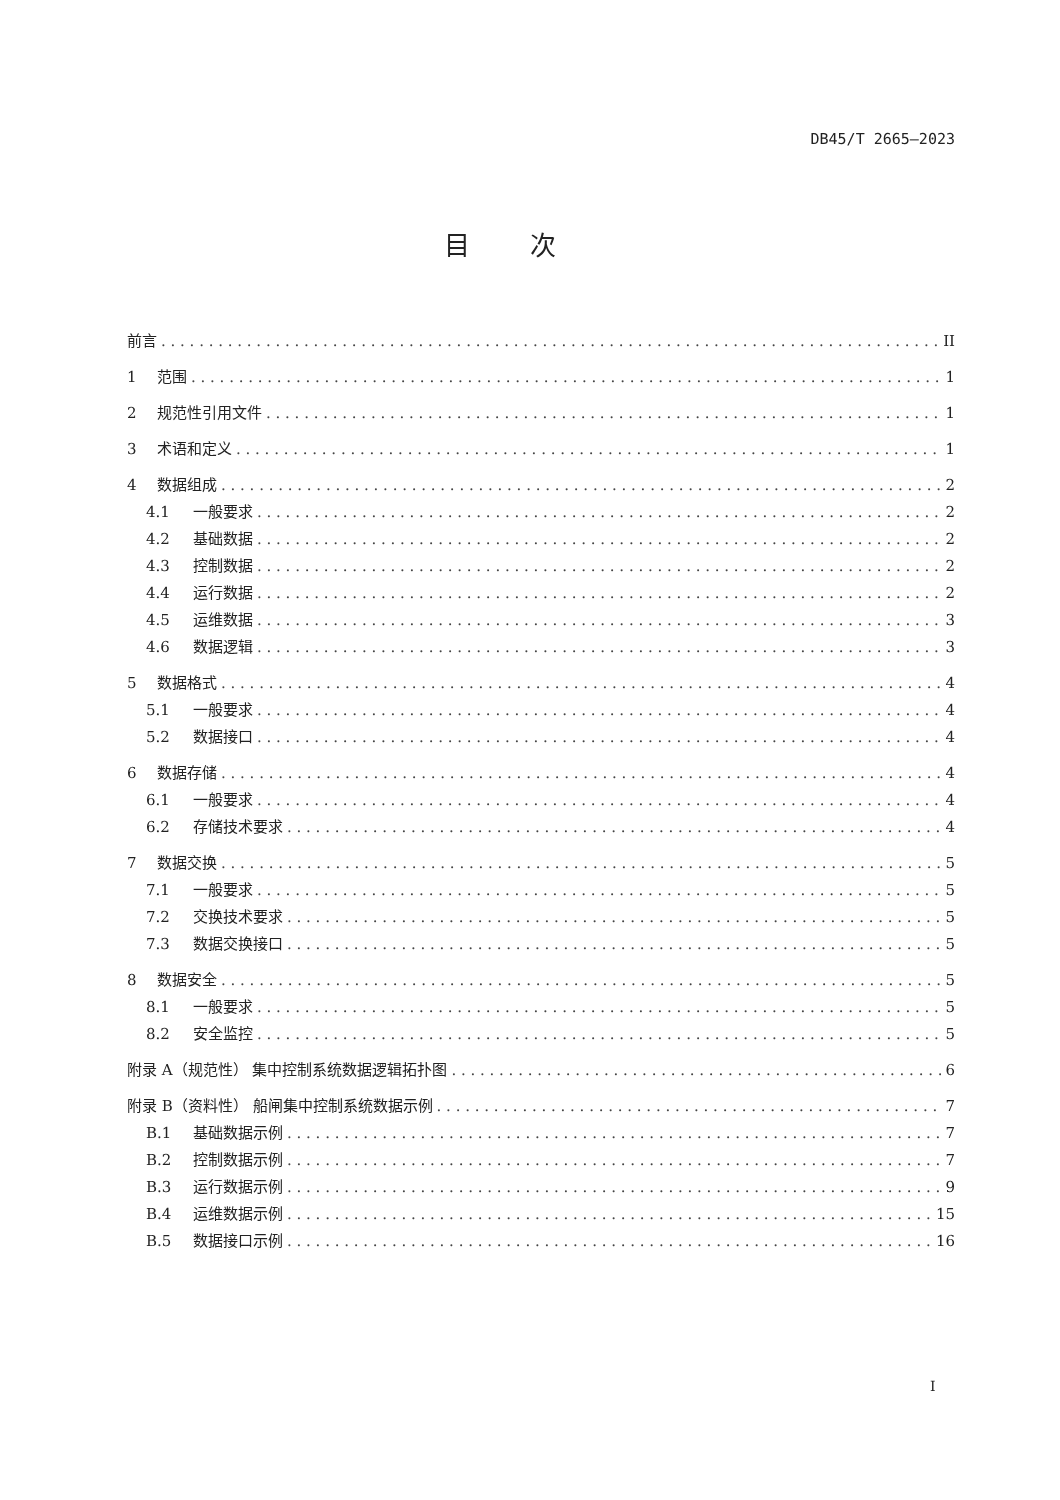DB45/T 2665—2023
目次
前言 II
1 范围 1
2 规范性引用文件 1
3 术语和定义 1
4 数据组成 2
4.1 一般要求 2
4.2 基础数据 2
4.3 控制数据 2
4.4 运行数据 2
4.5 运维数据 3
4.6 数据逻辑 3
5 数据格式 4
5.1 一般要求 4
5.2 数据接口 4
6 数据存储 4
6.1 一般要求 4
6.2 存储技术要求 4
7 数据交换 5
7.1 一般要求 5
7.2 交换技术要求 5
7.3 数据交换接口 5
8 数据安全 5
8.1 一般要求 5
8.2 安全监控 5
附录 A（规范性） 集中控制系统数据逻辑拓扑图 6
附录 B（资料性） 船闸集中控制系统数据示例 7
B.1 基础数据示例 7
B.2 控制数据示例 7
B.3 运行数据示例 9
B.4 运维数据示例 15
B.5 数据接口示例 16
I